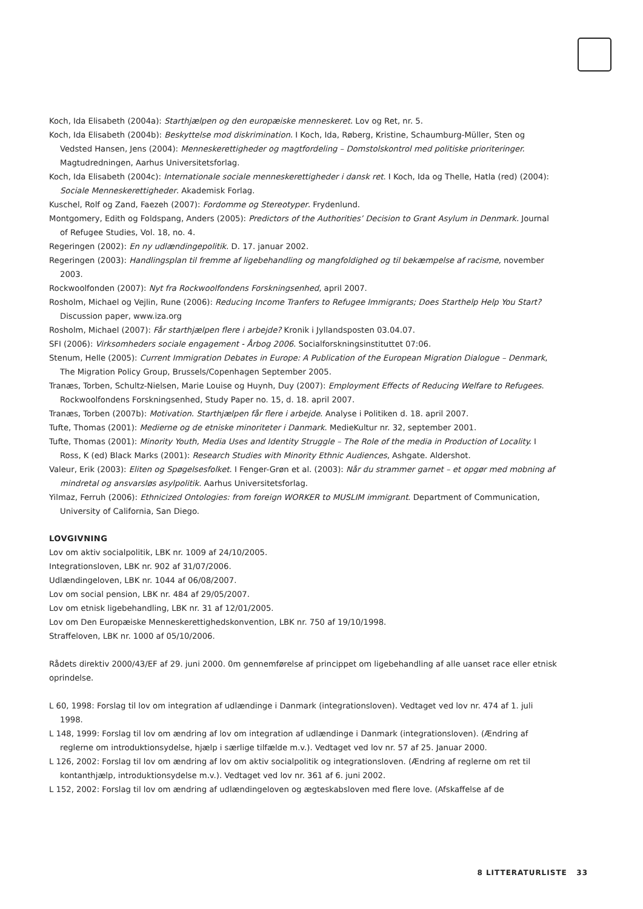Koch, Ida Elisabeth (2004a): Starthjælpen og den europæiske menneskeret. Lov og Ret, nr. 5.
Koch, Ida Elisabeth (2004b): Beskyttelse mod diskrimination. I Koch, Ida, Røberg, Kristine, Schaumburg-Müller, Sten og Vedsted Hansen, Jens (2004): Menneskerettigheder og magtfordeling – Domstolskontrol med politiske prioriteringer. Magtudredningen, Aarhus Universitetsforlag.
Koch, Ida Elisabeth (2004c): Internationale sociale menneskerettigheder i dansk ret. I Koch, Ida og Thelle, Hatla (red) (2004): Sociale Menneskerettigheder. Akademisk Forlag.
Kuschel, Rolf og Zand, Faezeh (2007): Fordomme og Stereotyper. Frydenlund.
Montgomery, Edith og Foldspang, Anders (2005): Predictors of the Authorities’ Decision to Grant Asylum in Denmark. Journal of Refugee Studies, Vol. 18, no. 4.
Regeringen (2002): En ny udlændingepolitik. D. 17. januar 2002.
Regeringen (2003): Handlingsplan til fremme af ligebehandling og mangfoldighed og til bekæmpelse af racisme, november 2003.
Rockwoolfonden (2007): Nyt fra Rockwoolfondens Forskningsenhed, april 2007.
Rosholm, Michael og Vejlin, Rune (2006): Reducing Income Tranfers to Refugee Immigrants; Does Starthelp Help You Start? Discussion paper, www.iza.org
Rosholm, Michael (2007): Får starthjælpen flere i arbejde? Kronik i Jyllandsposten 03.04.07.
SFI (2006): Virksomheders sociale engagement - Årbog 2006. Socialforskningsinstituttet 07:06.
Stenum, Helle (2005): Current Immigration Debates in Europe: A Publication of the European Migration Dialogue – Denmark, The Migration Policy Group, Brussels/Copenhagen September 2005.
Tranæs, Torben, Schultz-Nielsen, Marie Louise og Huynh, Duy (2007): Employment Effects of Reducing Welfare to Refugees. Rockwoolfondens Forskningsenhed, Study Paper no. 15, d. 18. april 2007.
Tranæs, Torben (2007b): Motivation. Starthjælpen får flere i arbejde. Analyse i Politiken d. 18. april 2007.
Tufte, Thomas (2001): Medierne og de etniske minoriteter i Danmark. MedieKultur nr. 32, september 2001.
Tufte, Thomas (2001): Minority Youth, Media Uses and Identity Struggle – The Role of the media in Production of Locality. I Ross, K (ed) Black Marks (2001): Research Studies with Minority Ethnic Audiences, Ashgate. Aldershot.
Valeur, Erik (2003): Eliten og Spøgelsesfolket. I Fenger-Grøn et al. (2003): Når du strammer garnet – et opgør med mobning af mindretal og ansvarsløs asylpolitik. Aarhus Universitetsforlag.
Yilmaz, Ferruh (2006): Ethnicized Ontologies: from foreign WORKER to MUSLIM immigrant. Department of Communication, University of California, San Diego.
LOVGIVNING
Lov om aktiv socialpolitik, LBK nr. 1009 af 24/10/2005.
Integrationsloven, LBK nr. 902 af 31/07/2006.
Udlændingeloven, LBK nr. 1044 af 06/08/2007.
Lov om social pension, LBK nr. 484 af 29/05/2007.
Lov om etnisk ligebehandling, LBK nr. 31 af 12/01/2005.
Lov om Den Europæiske Menneskerettighedskonvention, LBK nr. 750 af 19/10/1998.
Straffeloven, LBK nr. 1000 af 05/10/2006.
Rådets direktiv 2000/43/EF af 29. juni 2000. 0m gennemførelse af princippet om ligebehandling af alle uanset race eller etnisk oprindelse.
L 60, 1998: Forslag til lov om integration af udlændinge i Danmark (integrationsloven). Vedtaget ved lov nr. 474 af 1. juli 1998.
L 148, 1999: Forslag til lov om ændring af lov om integration af udlændinge i Danmark (integrationsloven). (Ændring af reglerne om introduktionsydelse, hjælp i særlige tilfælde m.v.). Vedtaget ved lov nr. 57 af 25. Januar 2000.
L 126, 2002: Forslag til lov om ændring af lov om aktiv socialpolitik og integrationsloven. (Ændring af reglerne om ret til kontanthjælp, introduktionsydelse m.v.). Vedtaget ved lov nr. 361 af 6. juni 2002.
L 152, 2002: Forslag til lov om ændring af udlændingeloven og ægteskabsloven med flere love. (Afskaffelse af de
8 LITTERATURLISTE 33